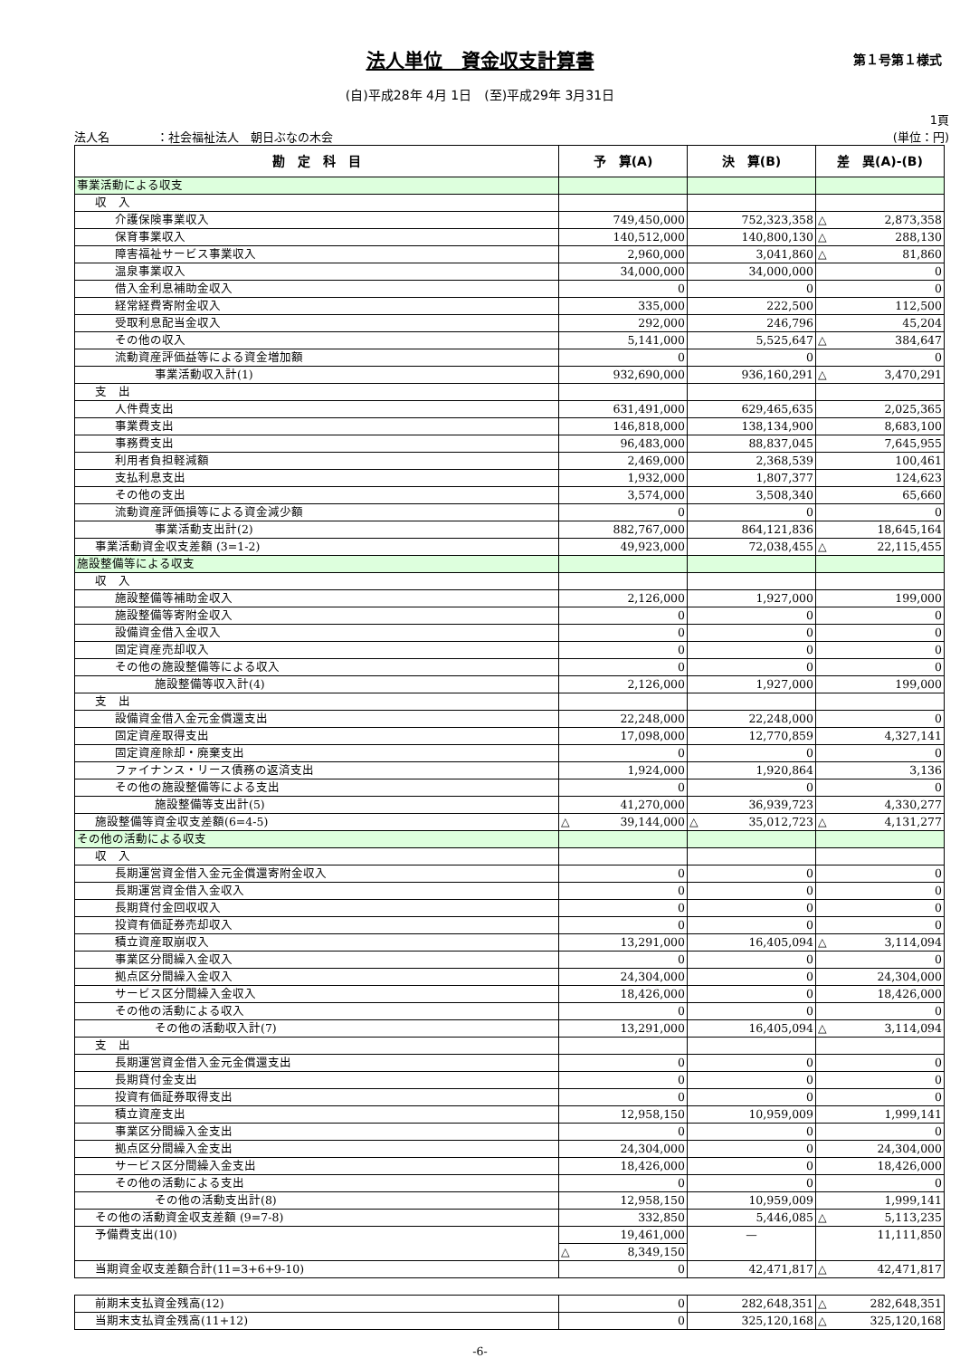法人単位　資金収支計算書
第１号第１様式
(自)平成28年 4月 1日　(至)平成29年 3月31日
法人名　　　　：社会福祉法人　朝日ぶなの木会 1頁
(単位：円)
| 勘 定 科 目 | 予 算(A) | 決 算(B) | 差 異(A)-(B) |
| --- | --- | --- | --- |
| 事業活動による収支 | | | |
| 収 入 | | | |
| 介護保険事業収入 | 749,450,000 | 752,323,358 | △ 2,873,358 |
| 保育事業収入 | 140,512,000 | 140,800,130 | △ 288,130 |
| 障害福祉サービス事業収入 | 2,960,000 | 3,041,860 | △ 81,860 |
| 温泉事業収入 | 34,000,000 | 34,000,000 | 0 |
| 借入金利息補助金収入 | 0 | 0 | 0 |
| 経常経費寄附金収入 | 335,000 | 222,500 | 112,500 |
| 受取利息配当金収入 | 292,000 | 246,796 | 45,204 |
| その他の収入 | 5,141,000 | 5,525,647 | △ 384,647 |
| 流動資産評価益等による資金増加額 | 0 | 0 | 0 |
| 事業活動収入計(1) | 932,690,000 | 936,160,291 | △ 3,470,291 |
| 支 出 | | | |
| 人件費支出 | 631,491,000 | 629,465,635 | 2,025,365 |
| 事業費支出 | 146,818,000 | 138,134,900 | 8,683,100 |
| 事務費支出 | 96,483,000 | 88,837,045 | 7,645,955 |
| 利用者負担軽減額 | 2,469,000 | 2,368,539 | 100,461 |
| 支払利息支出 | 1,932,000 | 1,807,377 | 124,623 |
| その他の支出 | 3,574,000 | 3,508,340 | 65,660 |
| 流動資産評価損等による資金減少額 | 0 | 0 | 0 |
| 事業活動支出計(2) | 882,767,000 | 864,121,836 | 18,645,164 |
| 事業活動資金収支差額 (3=1-2) | 49,923,000 | 72,038,455 | △ 22,115,455 |
| 施設整備等による収支 | | | |
| 収 入 | | | |
| 施設整備等補助金収入 | 2,126,000 | 1,927,000 | 199,000 |
| 施設整備等寄附金収入 | 0 | 0 | 0 |
| 設備資金借入金収入 | 0 | 0 | 0 |
| 固定資産売却収入 | 0 | 0 | 0 |
| その他の施設整備等による収入 | 0 | 0 | 0 |
| 施設整備等収入計(4) | 2,126,000 | 1,927,000 | 199,000 |
| 支 出 | | | |
| 設備資金借入金元金償還支出 | 22,248,000 | 22,248,000 | 0 |
| 固定資産取得支出 | 17,098,000 | 12,770,859 | 4,327,141 |
| 固定資産除却・廃棄支出 | 0 | 0 | 0 |
| ファイナンス・リース債務の返済支出 | 1,924,000 | 1,920,864 | 3,136 |
| その他の施設整備等による支出 | 0 | 0 | 0 |
| 施設整備等支出計(5) | 41,270,000 | 36,939,723 | 4,330,277 |
| 施設整備等資金収支差額(6=4-5) | △ 39,144,000 | △ 35,012,723 | △ 4,131,277 |
| その他の活動による収支 | | | |
| 収 入 | | | |
| 長期運営資金借入金元金償還寄附金収入 | 0 | 0 | 0 |
| 長期運営資金借入金収入 | 0 | 0 | 0 |
| 長期貸付金回収収入 | 0 | 0 | 0 |
| 投資有価証券売却収入 | 0 | 0 | 0 |
| 積立資産取崩収入 | 13,291,000 | 16,405,094 | △ 3,114,094 |
| 事業区分間繰入金収入 | 0 | 0 | 0 |
| 拠点区分間繰入金収入 | 24,304,000 | 0 | 24,304,000 |
| サービス区分間繰入金収入 | 18,426,000 | 0 | 18,426,000 |
| その他の活動による収入 | 0 | 0 | 0 |
| その他の活動収入計(7) | 13,291,000 | 16,405,094 | △ 3,114,094 |
| 支 出 | | | |
| 長期運営資金借入金元金償還支出 | 0 | 0 | 0 |
| 長期貸付金支出 | 0 | 0 | 0 |
| 投資有価証券取得支出 | 0 | 0 | 0 |
| 積立資産支出 | 12,958,150 | 10,959,009 | 1,999,141 |
| 事業区分間繰入金支出 | 0 | 0 | 0 |
| 拠点区分間繰入金支出 | 24,304,000 | 0 | 24,304,000 |
| サービス区分間繰入金支出 | 18,426,000 | 0 | 18,426,000 |
| その他の活動による支出 | 0 | 0 | 0 |
| その他の活動支出計(8) | 12,958,150 | 10,959,009 | 1,999,141 |
| その他の活動資金収支差額 (9=7-8) | 332,850 | 5,446,085 | △ 5,113,235 |
| 予備費支出(10) | 19,461,000 | — | 11,111,850 |
| | △ 8,349,150 | | |
| 当期資金収支差額合計(11=3+6+9-10) | 0 | 42,471,817 | △ 42,471,817 |
| 前期末支払資金残高(12) | 0 | 282,648,351 | △ 282,648,351 |
| 当期末支払資金残高(11+12) | 0 | 325,120,168 | △ 325,120,168 |
-6-